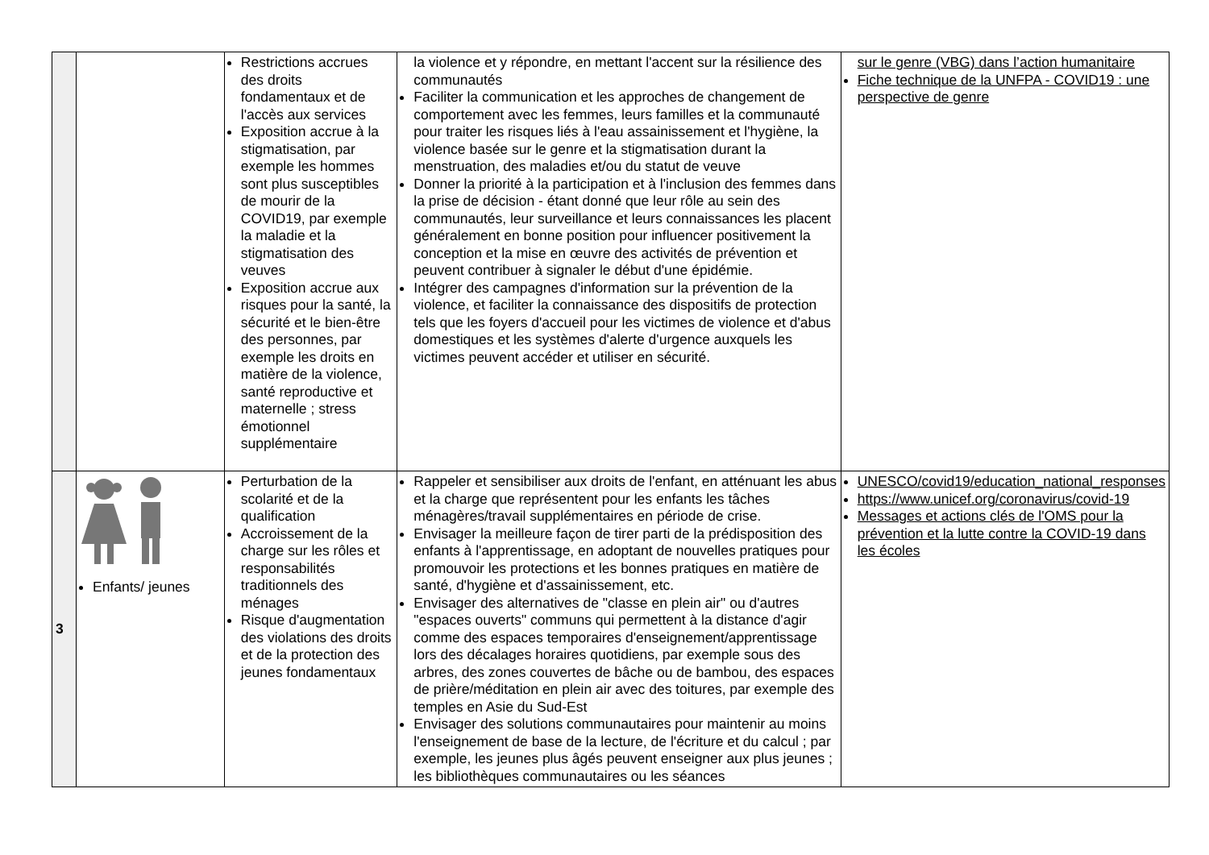| | | Restrictions accrues des droits fondamentaux et de l'accès aux services Exposition accrue à la stigmatisation, par exemple les hommes sont plus susceptibles de mourir de la COVID19, par exemple la maladie et la stigmatisation des veuves Exposition accrue aux risques pour la santé, la sécurité et le bien-être des personnes, par exemple les droits en matière de la violence, santé reproductive et maternelle ; stress émotionnel supplémentaire | la violence et y répondre, en mettant l'accent sur la résilience des communautés Faciliter la communication et les approches de changement de comportement avec les femmes, leurs familles et la communauté pour traiter les risques liés à l'eau assainissement et l'hygiène, la violence basée sur le genre et la stigmatisation durant la menstruation, des maladies et/ou du statut de veuve Donner la priorité à la participation et à l'inclusion des femmes dans la prise de décision - étant donné que leur rôle au sein des communautés, leur surveillance et leurs connaissances les placent généralement en bonne position pour influencer positivement la conception et la mise en œuvre des activités de prévention et peuvent contribuer à signaler le début d'une épidémie. Intégrer des campagnes d'information sur la prévention de la violence, et faciliter la connaissance des dispositifs de protection tels que les foyers d'accueil pour les victimes de violence et d'abus domestiques et les systèmes d'alerte d'urgence auxquels les victimes peuvent accéder et utiliser en sécurité. | sur le genre (VBG) dans l’action humanitaire Fiche technique de la UNFPA - COVID19 : une perspective de genre |
| 3 | Enfants/ jeunes | Perturbation de la scolarité et de la qualification Accroissement de la charge sur les rôles et responsabilités traditionnels des ménages Risque d'augmentation des violations des droits et de la protection des jeunes fondamentaux | Rappeler et sensibiliser aux droits de l'enfant, en atténuant les abus et la charge que représentent pour les enfants les tâches ménagères/travail supplémentaires en période de crise. Envisager la meilleure façon de tirer parti de la prédisposition des enfants à l'apprentissage, en adoptant de nouvelles pratiques pour promouvoir les protections et les bonnes pratiques en matière de santé, d'hygiène et d'assainissement, etc. Envisager des alternatives de "classe en plein air" ou d'autres "espaces ouverts" communs qui permettent à la distance d'agir comme des espaces temporaires d'enseignement/apprentissage lors des décalages horaires quotidiens, par exemple sous des arbres, des zones couvertes de bâche ou de bambou, des espaces de prière/méditation en plein air avec des toitures, par exemple des temples en Asie du Sud-Est Envisager des solutions communautaires pour maintenir au moins l'enseignement de base de la lecture, de l'écriture et du calcul ; par exemple, les jeunes plus âgés peuvent enseigner aux plus jeunes ; les bibliothèques communautaires ou les séances | UNESCO/covid19/education_national_responses https://www.unicef.org/coronavirus/covid-19 Messages et actions clés de l'OMS pour la prévention et la lutte contre la COVID-19 dans les écoles |